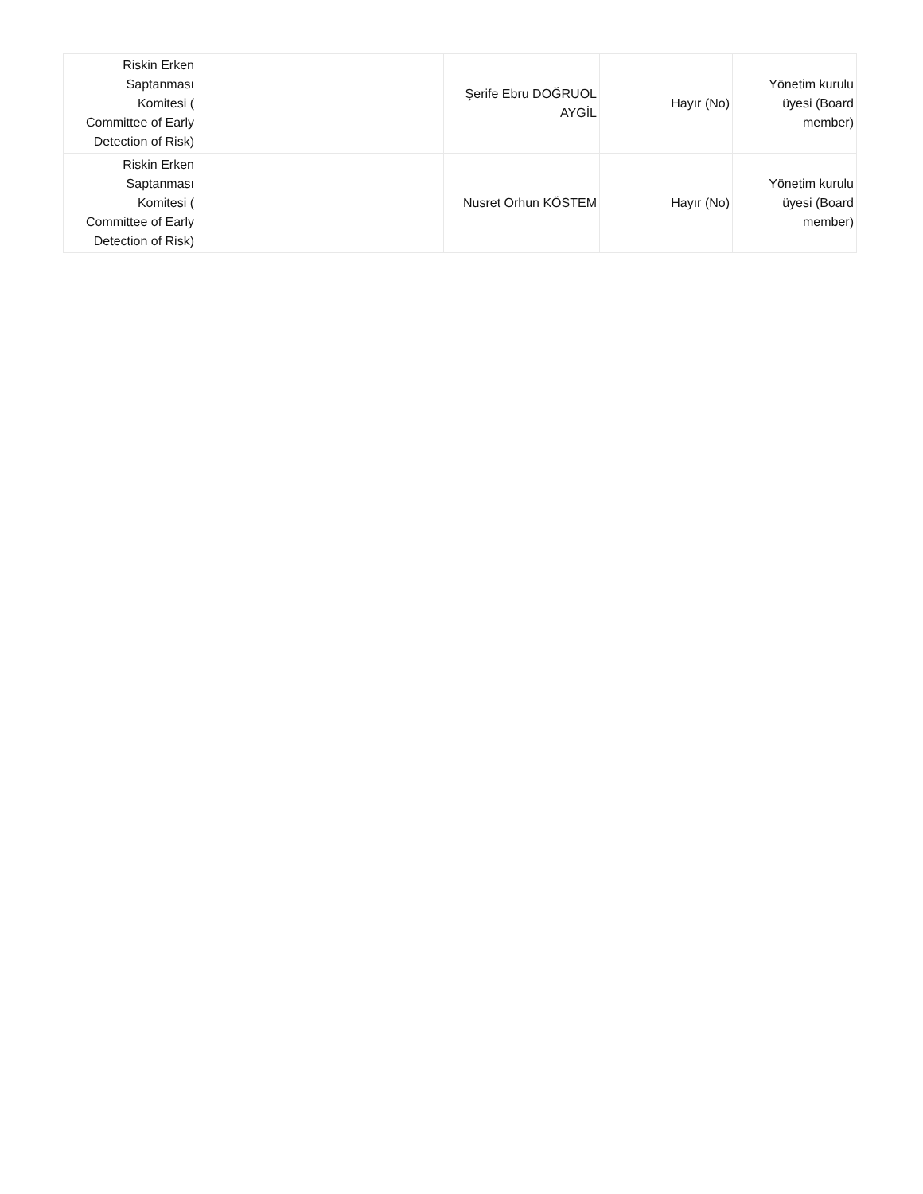| Riskin Erken Saptanması Komitesi ( Committee of Early Detection of Risk) | | Şerife Ebru DOĞRUOL AYGİL | Hayır (No) | Yönetim kurulu üyesi (Board member) |
| Riskin Erken Saptanması Komitesi ( Committee of Early Detection of Risk) | | Nusret Orhun KÖSTEM | Hayır (No) | Yönetim kurulu üyesi (Board member) |